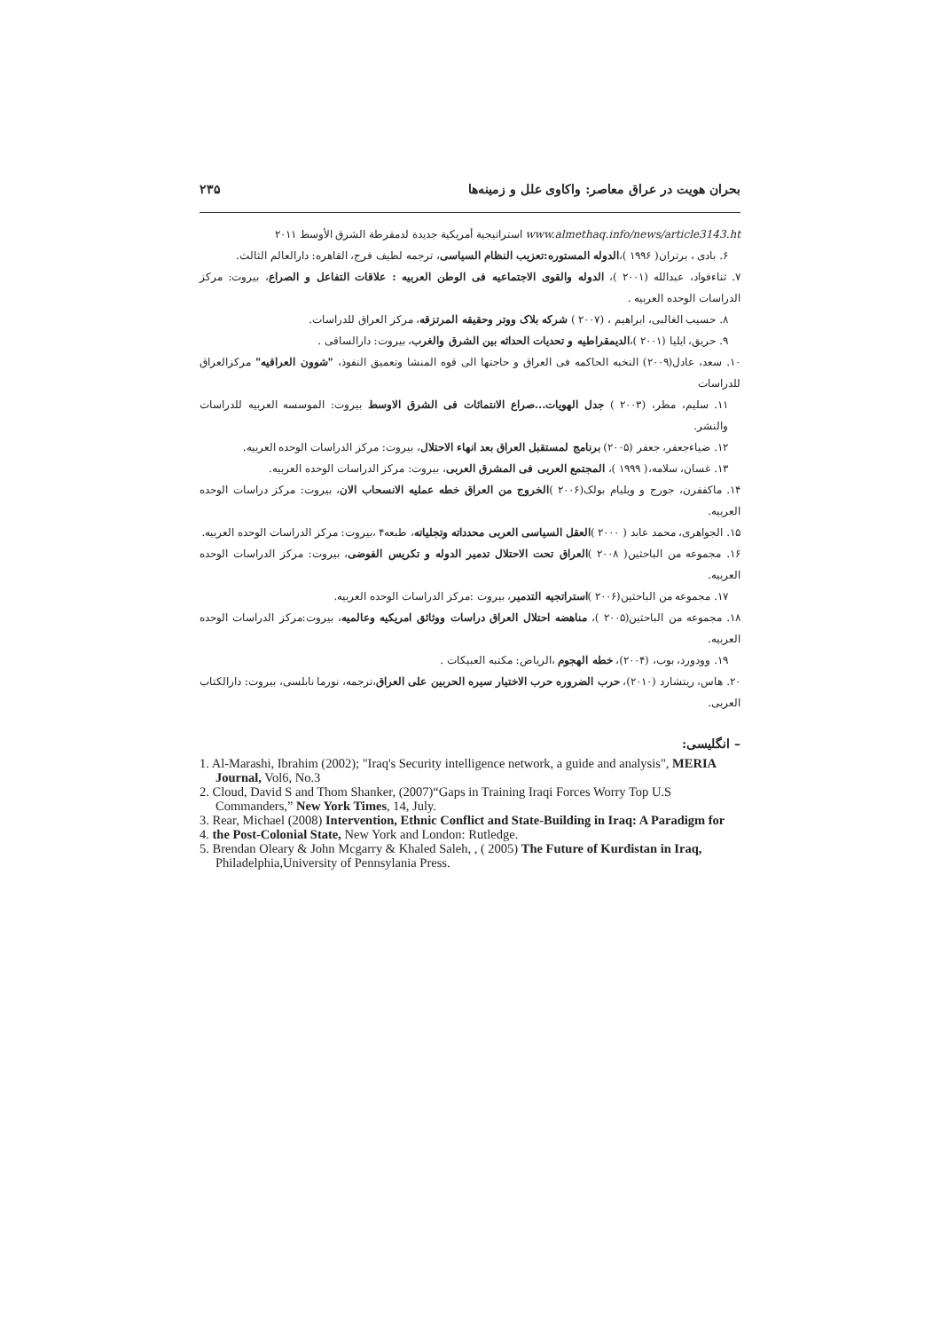بحران هویت در عراق معاصر: واکاوی علل و زمینه‌ها ۲۳۵
www.almethaq.info/news/article3143.ht استراتيجية أمريكية جديدة لدمقرطة الشرق الأوسط ۲۰۱۱
۶. بادی ، برتران( ۱۹۹۶ )،الدوله المستوره:تعزيب النظام السياسی، ترجمه لطيف فرج، القاهره: دارالعالم الثالث.
۷. ثناءفواد، عبدالله (۲۰۰۱ )، الدوله والقوی الاجتماعيه فی الوطن العربيه : علاقات التفاعل و الصراع، بيروت: مركز الدراسات الوحده العربيه .
۸. حسيب الغالبی، ابراهيم ، (۲۰۰۷ ) شركه بلاک ووتر وحقيقه المرتزقه، مركز العراق للدراسات.
۹. حريق، ايليا (۲۰۰۱ )،الديمقراطيه و تحديات الحداثه بين الشرق والغرب، بيروت: دارالساقی .
۱۰. سعد، عادل(۲۰۰۹) النخبه الحاكمه فی العراق و حاجتها الی قوه المنشا وتعميق النفوذ، "شوون العراقيه" مركزالعراق للدراسات
۱۱. سليم، مطر، (۲۰۰۳ ) جدل الهويات...صراع الانتمائات فی الشرق الاوسط بيروت: الموسسه العربيه للدراسات والنشر.
۱۲. ضياءجعفر، جعفر (۲۰۰۵) برنامج لمستقبل العراق بعد انهاء الاحتلال، بيروت: مركز الدراسات الوحده العربيه.
۱۳. غسان، سلامه،( ۱۹۹۹ )، المجتمع العربی فی المشرق العربی، بيروت: مركز الدراسات الوحده العربيه.
۱۴. ماكففرن، جورج و ويليام بولک(۲۰۰۶ )الخروج من العراق خطه عمليه الانسحاب الان، بيروت: مركز دراسات الوحده العربيه.
۱۵. الجواهری، محمد عابد ( ۲۰۰۰ )العقل السياسی العربی محدداته وتجلياته، طبعه۴ ،بيروت: مركز الدراسات الوحده العربيه.
۱۶. مجموعه من الباحثين( ۲۰۰۸ )العراق تحت الاحتلال تدمير الدوله و تكريس الفوضی، بيروت: مركز الدراسات الوحده العربيه.
۱۷. مجموعه من الباحثين(۲۰۰۶ )استراتجيه التدمير، بيروت :مركز الدراسات الوحده العربيه.
۱۸. مجموعه من الباحثين(۲۰۰۵ )، مناهضه احتلال العراق دراسات ووثائق امريكيه وعالميه، بيروت:مركز الدراسات الوحده العربيه.
۱۹. وودورد، بوب، (۲۰۰۴)، خطه الهجوم ،الرياض: مكتبه العبيكات .
۲۰. هاس، ريتشارد (۲۰۱۰)، حرب الضروره حرب الاختيار سيره الحربين علی العراق،ترجمه، نورما نابلسی، بيروت: دارالكتاب العربی.
– انگلیسی:
1. Al-Marashi, Ibrahim (2002); "Iraq's Security intelligence network, a guide and analysis", MERIA Journal, Vol6, No.3
2. Cloud, David S and Thom Shanker, (2007)“Gaps in Training Iraqi Forces Worry Top U.S Commanders,” New York Times, 14, July.
3. Rear, Michael (2008) Intervention, Ethnic Conflict and State-Building in Iraq: A Paradigm for
4. the Post-Colonial State, New York and London: Rutledge.
5. Brendan Oleary & John Mcgarry & Khaled Saleh, , ( 2005) The Future of Kurdistan in Iraq, Philadelphia,University of Pennsylania Press.